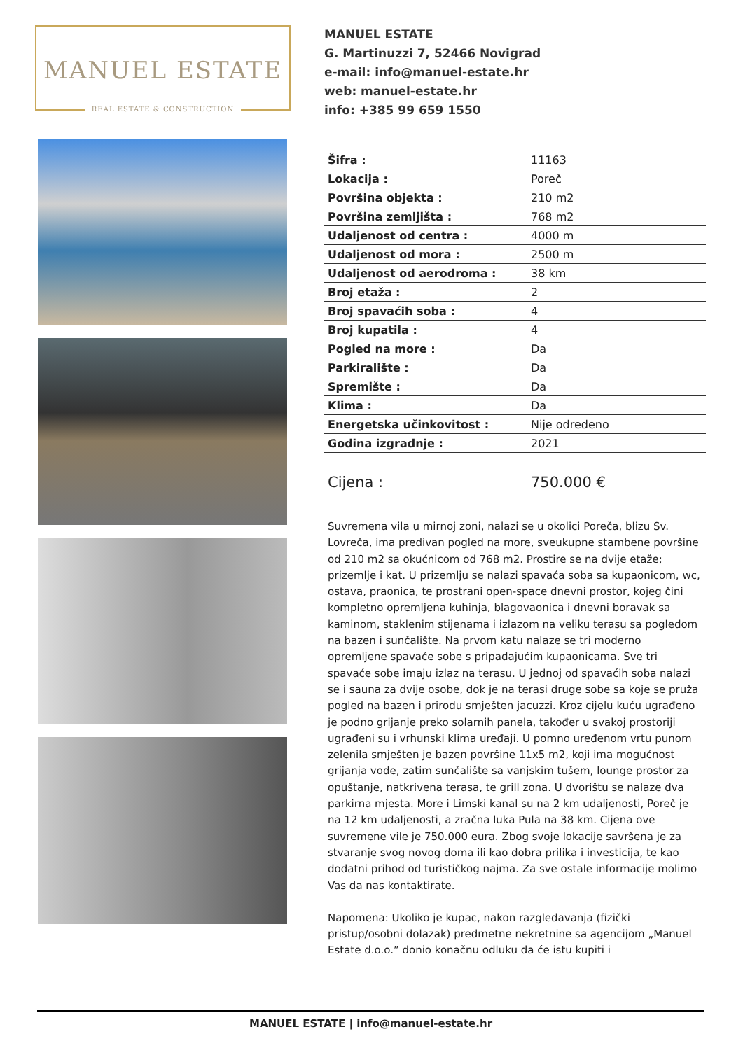MANUEL ESTATE
REAL ESTATE & CONSTRUCTION
MANUEL ESTATE
G. Martinuzzi 7, 52466 Novigrad
e-mail: info@manuel-estate.hr
web: manuel-estate.hr
info: +385 99 659 1550
| Šifra : | 11163 |
| Lokacija : | Poreč |
| Površina objekta : | 210 m2 |
| Površina zemljišta : | 768 m2 |
| Udaljenost od centra : | 4000 m |
| Udaljenost od mora : | 2500 m |
| Udaljenost od aerodroma : | 38 km |
| Broj etaža : | 2 |
| Broj spavaćih soba : | 4 |
| Broj kupatila : | 4 |
| Pogled na more : | Da |
| Parkiralište : | Da |
| Spremište : | Da |
| Klima : | Da |
| Energetska učinkovitost : | Nije određeno |
| Godina izgradnje : | 2021 |
| Cijena : | 750.000 € |
Suvremena vila u mirnoj zoni, nalazi se u okolici Poreča, blizu Sv. Lovreča, ima predivan pogled na more, sveukupne stambene površine od 210 m2 sa okućnicom od 768 m2. Prostire se na dvije etaže; prizemlje i kat. U prizemlju se nalazi spavaća soba sa kupaonicom, wc, ostava, praonica, te prostrani open-space dnevni prostor, kojeg čini kompletno opremljena kuhinja, blagovaonica i dnevni boravak sa kaminom, staklenim stijenama i izlazom na veliku terasu sa pogledom na bazen i sunčalište. Na prvom katu nalaze se tri moderno opremljene spavaće sobe s pripadajućim kupaonicama. Sve tri spavaće sobe imaju izlaz na terasu. U jednoj od spavaćih soba nalazi se i sauna za dvije osobe, dok je na terasi druge sobe sa koje se pruža pogled na bazen i prirodu smješten jacuzzi. Kroz cijelu kuću ugrađeno je podno grijanje preko solarnih panela, također u svakoj prostoriji ugrađeni su i vrhunski klima uređaji. U pomno uređenom vrtu punom zelenila smješten je bazen površine 11x5 m2, koji ima mogućnost grijanja vode, zatim sunčalište sa vanjskim tušem, lounge prostor za opuštanje, natkrivena terasa, te grill zona. U dvorištu se nalaze dva parkirna mjesta. More i Limski kanal su na 2 km udaljenosti, Poreč je na 12 km udaljenosti, a zračna luka Pula na 38 km. Cijena ove suvremene vile je 750.000 eura. Zbog svoje lokacije savršena je za stvaranje svog novog doma ili kao dobra prilika i investicija, te kao dodatni prihod od turističkog najma. Za sve ostale informacije molimo Vas da nas kontaktirate.
Napomena: Ukoliko je kupac, nakon razgledavanja (fizički pristup/osobni dolazak) predmetne nekretnine sa agencijom „Manuel Estate d.o.o.” donio konačnu odluku da će istu kupiti i
MANUEL ESTATE | info@manuel-estate.hr